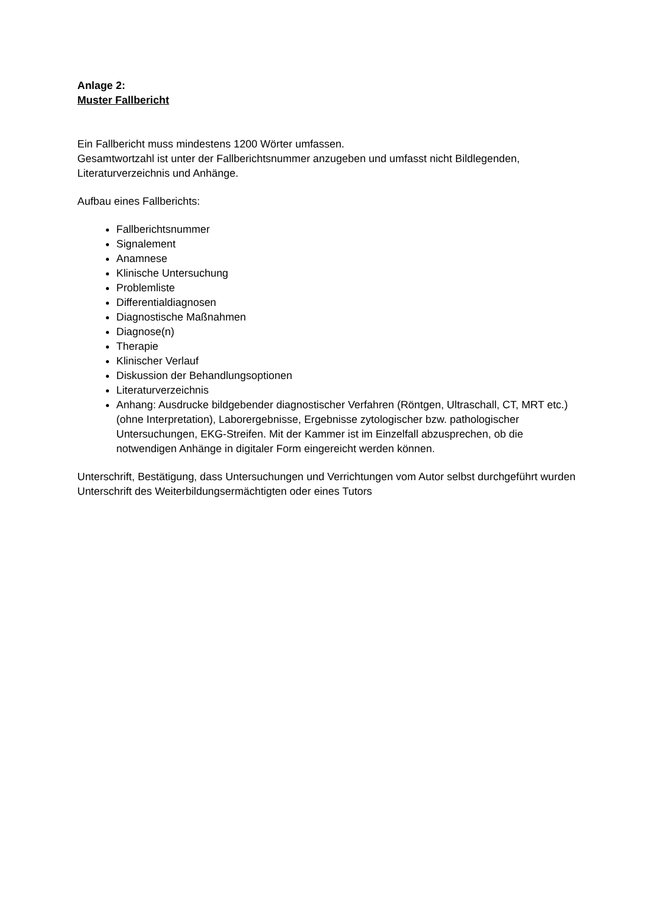Anlage 2:
Muster Fallbericht
Ein Fallbericht muss mindestens 1200 Wörter umfassen.
Gesamtwortzahl ist unter der Fallberichtsnummer anzugeben und umfasst nicht Bildlegenden, Literaturverzeichnis und Anhänge.
Aufbau eines Fallberichts:
Fallberichtsnummer
Signalement
Anamnese
Klinische Untersuchung
Problemliste
Differentialdiagnosen
Diagnostische Maßnahmen
Diagnose(n)
Therapie
Klinischer Verlauf
Diskussion der Behandlungsoptionen
Literaturverzeichnis
Anhang: Ausdrucke bildgebender diagnostischer Verfahren (Röntgen, Ultraschall, CT, MRT etc.) (ohne Interpretation), Laborergebnisse, Ergebnisse zytologischer bzw. pathologischer Untersuchungen, EKG-Streifen. Mit der Kammer ist im Einzelfall abzusprechen, ob die notwendigen Anhänge in digitaler Form eingereicht werden können.
Unterschrift, Bestätigung, dass Untersuchungen und Verrichtungen vom Autor selbst durchgeführt wurden
Unterschrift des Weiterbildungsermächtigten oder eines Tutors